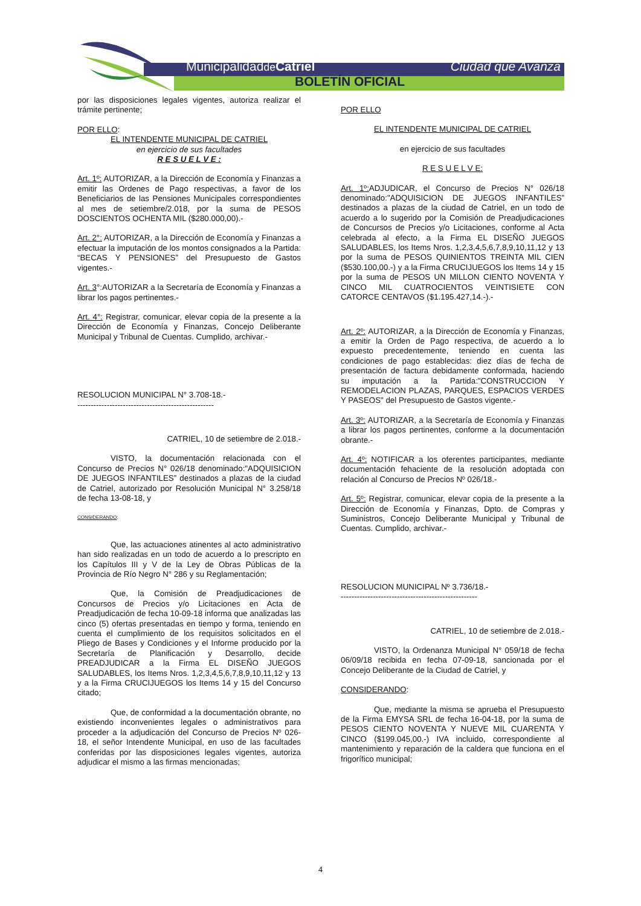Municipalidadde Catriel Ciudad que Avanza
BOLETÍN OFICIAL
por las disposiciones legales vigentes, autoriza realizar el trámite pertinente;
POR ELLO:
EL INTENDENTE MUNICIPAL DE CATRIEL
en ejercicio de sus facultades
R E S U E L V E :
Art. 1º: AUTORIZAR, a la Dirección de Economía y Finanzas a emitir las Ordenes de Pago respectivas, a favor de los Beneficiarios de las Pensiones Municipales correspondientes al mes de setiembre/2.018, por la suma de PESOS DOSCIENTOS OCHENTA MIL ($280.000,00).-
Art. 2°: AUTORIZAR, a la Dirección de Economía y Finanzas a efectuar la imputación de los montos consignados a la Partida: “BECAS Y PENSIONES” del Presupuesto de Gastos vigentes.-
Art. 3°:AUTORIZAR a la Secretaría de Economía y Finanzas a librar los pagos pertinentes.-
Art. 4°: Registrar, comunicar, elevar copia de la presente a la Dirección de Economía y Finanzas, Concejo Deliberante Municipal y Tribunal de Cuentas. Cumplido, archivar.-
RESOLUCION MUNICIPAL N° 3.708-18.-
---------------------------------------------------
CATRIEL, 10 de setiembre de 2.018.-
VISTO, la documentación relacionada con el Concurso de Precios N° 026/18 denominado:"ADQUISICION DE JUEGOS INFANTILES” destinados a plazas de la ciudad de Catriel, autorizado por Resolución Municipal N° 3.258/18 de fecha 13-08-18, y
CONSIDERANDO:
Que, las actuaciones atinentes al acto administrativo han sido realizadas en un todo de acuerdo a lo prescripto en los Capítulos III y V de la Ley de Obras Públicas de la Provincia de Río Negro N° 286 y su Reglamentación;
Que, la Comisión de Preadjudicaciones de Concursos de Precios y/o Licitaciones en Acta de Preadjudicación de fecha 10-09-18 informa que analizadas las cinco (5) ofertas presentadas en tiempo y forma, teniendo en cuenta el cumplimiento de los requisitos solicitados en el Pliego de Bases y Condiciones y el Informe producido por la Secretaría de Planificación y Desarrollo, decide PREADJUDICAR a la Firma EL DISEÑO JUEGOS SALUDABLES, los Items Nros. 1,2,3,4,5,6,7,8,9,10,11,12 y 13 y a la Firma CRUCIJUEGOS los Items 14 y 15 del Concurso citado;
Que, de conformidad a la documentación obrante, no existiendo inconvenientes legales o administrativos para proceder a la adjudicación del Concurso de Precios Nº 026-18, el señor Intendente Municipal, en uso de las facultades conferidas por las disposiciones legales vigentes, autoriza adjudicar el mismo a las firmas mencionadas;
POR ELLO
EL INTENDENTE MUNICIPAL DE CATRIEL
en ejercicio de sus facultades
R E S U E L V E:
Art. 1º: ADJUDICAR, el Concurso de Precios N° 026/18 denominado:"ADQUISICION DE JUEGOS INFANTILES” destinados a plazas de la ciudad de Catriel, en un todo de acuerdo a lo sugerido por la Comisión de Preadjudicaciones de Concursos de Precios y/o Licitaciones, conforme al Acta celebrada al efecto, a la Firma EL DISEÑO JUEGOS SALUDABLES, los Items Nros. 1,2,3,4,5,6,7,8,9,10,11,12 y 13 por la suma de PESOS QUINIENTOS TREINTA MIL CIEN ($530.100,00.-) y a la Firma CRUCIJUEGOS los Items 14 y 15 por la suma de PESOS UN MILLON CIENTO NOVENTA Y CINCO MIL CUATROCIENTOS VEINTISIETE CON CATORCE CENTAVOS ($1.195.427,14.-).-
Art. 2º: AUTORIZAR, a la Dirección de Economía y Finanzas, a emitir la Orden de Pago respectiva, de acuerdo a lo expuesto precedentemente, teniendo en cuenta las condiciones de pago establecidas: diez días de fecha de presentación de factura debidamente conformada, haciendo su imputación a la Partida:"CONSTRUCCION Y REMODELACION PLAZAS, PARQUES, ESPACIOS VERDES Y PASEOS" del Presupuesto de Gastos vigente.-
Art. 3º: AUTORIZAR, a la Secretaría de Economía y Finanzas a librar los pagos pertinentes, conforme a la documentación obrante.-
Art. 4º: NOTIFICAR a los oferentes participantes, mediante documentación fehaciente de la resolución adoptada con relación al Concurso de Precios Nº 026/18.-
Art. 5º: Registrar, comunicar, elevar copia de la presente a la Dirección de Economía y Finanzas, Dpto. de Compras y Suministros, Concejo Deliberante Municipal y Tribunal de Cuentas. Cumplido, archivar.-
RESOLUCION MUNICIPAL Nº 3.736/18.-
---------------------------------------------------
CATRIEL, 10 de setiembre de 2.018.-
VISTO, la Ordenanza Municipal N° 059/18 de fecha 06/09/18 recibida en fecha 07-09-18, sancionada por el Concejo Deliberante de la Ciudad de Catriel, y
CONSIDERANDO:
Que, mediante la misma se aprueba el Presupuesto de la Firma EMYSA SRL de fecha 16-04-18, por la suma de PESOS CIENTO NOVENTA Y NUEVE MIL CUARENTA Y CINCO ($199.045,00.-) IVA incluido, correspondiente al mantenimiento y reparación de la caldera que funciona en el frigorífico municipal;
4